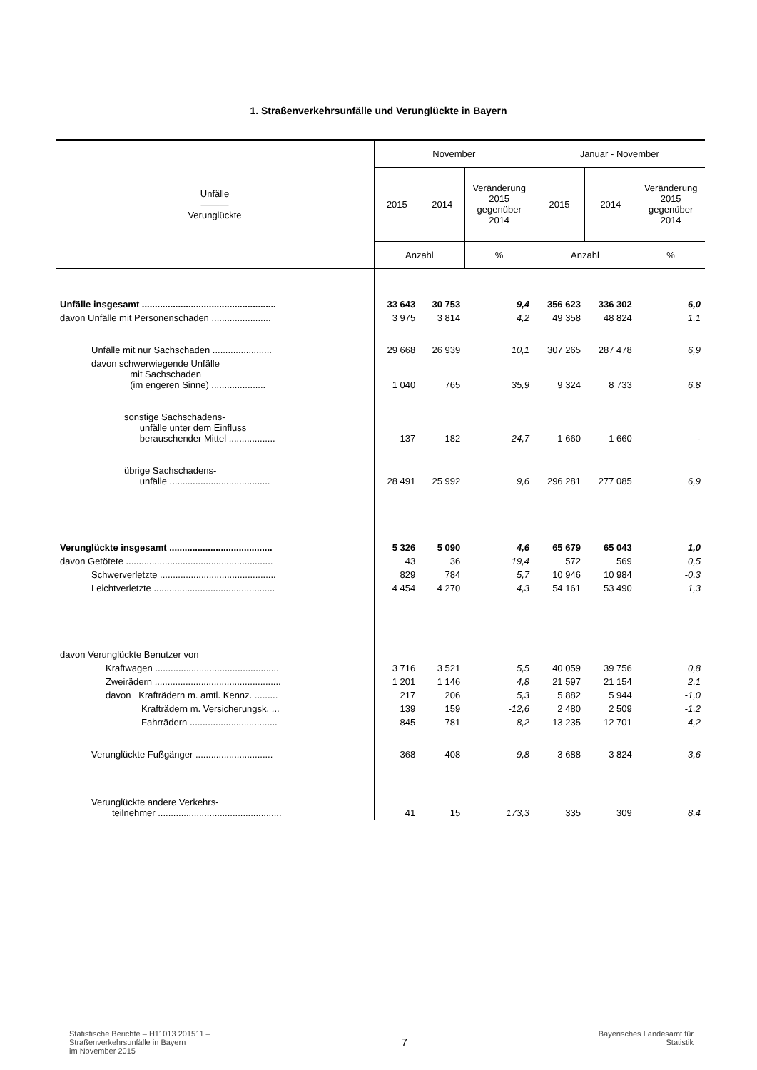1. Straßenverkehrsunfälle und Verunglückte in Bayern
| Unfälle ——— Verunglückte | November | | | Januar - November | | |
| --- | --- | --- | --- | --- | --- | --- |
| | 2015 | 2014 | Veränderung 2015 gegenüber 2014 | 2015 | 2014 | Veränderung 2015 gegenüber 2014 |
| | Anzahl | | % | Anzahl | | % |
| Unfälle insgesamt .................................................... | 33 643 | 30 753 | 9,4 | 356 623 | 336 302 | 6,0 |
| davon Unfälle mit Personenschaden ....................... | 3 975 | 3 814 | 4,2 | 49 358 | 48 824 | 1,1 |
| Unfälle mit nur Sachschaden ....................... | 29 668 | 26 939 | 10,1 | 307 265 | 287 478 | 6,9 |
| davon schwerwiegende Unfälle mit Sachschaden (im engeren Sinne) ..................... | 1 040 | 765 | 35,9 | 9 324 | 8 733 | 6,8 |
| sonstige Sachschadens- unfälle unter dem Einfluss berauschender Mittel .................. | 137 | 182 | -24,7 | 1 660 | 1 660 | - |
| übrige Sachschadens- unfälle ....................................... | 28 491 | 25 992 | 9,6 | 296 281 | 277 085 | 6,9 |
| Verunglückte insgesamt ........................................ | 5 326 | 5 090 | 4,6 | 65 679 | 65 043 | 1,0 |
| davon Getötete ......................................................... | 43 | 36 | 19,4 | 572 | 569 | 0,5 |
| Schwerverletzte ............................................. | 829 | 784 | 5,7 | 10 946 | 10 984 | -0,3 |
| Leichtverletzte ............................................... | 4 454 | 4 270 | 4,3 | 54 161 | 53 490 | 1,3 |
| davon Verunglückte Benutzer von | | | | | | |
| Kraftwagen ................................................ | 3 716 | 3 521 | 5,5 | 40 059 | 39 756 | 0,8 |
| Zweirädern ................................................. | 1 201 | 1 146 | 4,8 | 21 597 | 21 154 | 2,1 |
| davon Krafträdern m. amtl. Kennz. ......... | 217 | 206 | 5,3 | 5 882 | 5 944 | -1,0 |
| Krafträdern m. Versicherungsk. ... | 139 | 159 | -12,6 | 2 480 | 2 509 | -1,2 |
| Fahrrädern .................................. | 845 | 781 | 8,2 | 13 235 | 12 701 | 4,2 |
| Verunglückte Fußgänger .............................. | 368 | 408 | -9,8 | 3 688 | 3 824 | -3,6 |
| Verunglückte andere Verkehrs- teilnehmer ................................................ | 41 | 15 | 173,3 | 335 | 309 | 8,4 |
Statistische Berichte – H11013 201511 –
Straßenverkehrsunfälle in Bayern
im November 2015
7
Bayerisches Landesamt für
Statistik